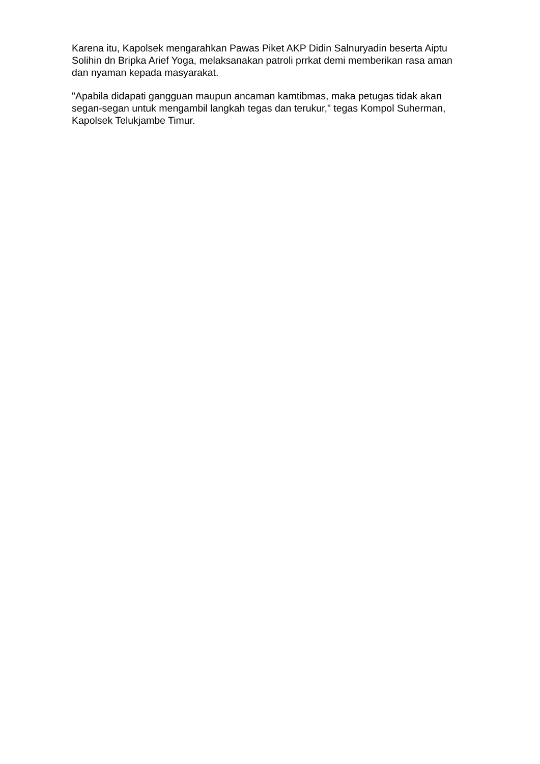Karena itu, Kapolsek mengarahkan Pawas Piket AKP Didin Salnuryadin beserta Aiptu Solihin dn Bripka Arief Yoga, melaksanakan patroli prrkat demi memberikan rasa aman dan nyaman kepada masyarakat.
"Apabila didapati gangguan maupun ancaman kamtibmas, maka petugas tidak akan segan-segan untuk mengambil langkah tegas dan terukur," tegas Kompol Suherman, Kapolsek Telukjambe Timur.